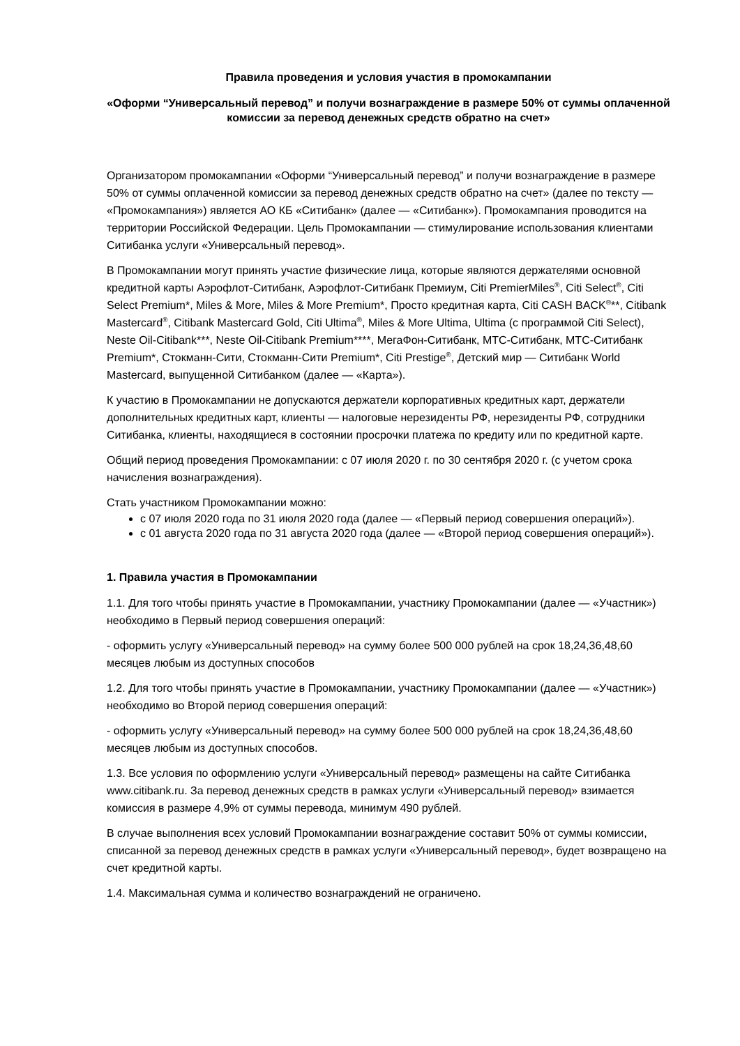Правила проведения и условия участия в промокампании
«Оформи “Универсальный перевод” и получи вознаграждение в размере 50% от суммы оплаченной комиссии за перевод денежных средств обратно на счет»
Организатором промокампании «Оформи “Универсальный перевод” и получи вознаграждение в размере 50% от суммы оплаченной комиссии за перевод денежных средств обратно на счет» (далее по тексту — «Промокампания») является АО КБ «Ситибанк» (далее — «Ситибанк»). Промокампания проводится на территории Российской Федерации. Цель Промокампании — стимулирование использования клиентами Ситибанка услуги «Универсальный перевод».
В Промокампании могут принять участие физические лица, которые являются держателями основной кредитной карты Аэрофлот-Ситибанк, Аэрофлот-Ситибанк Премиум, Citi PremierMiles<sup>®</sup>, Citi Select<sup>®</sup>, Citi Select Premium*, Miles & More, Miles & More Premium*, Просто кредитная карта, Citi CASH BACK<sup>®</sup>**, Citibank Mastercard<sup>®</sup>, Citibank Mastercard Gold, Citi Ultima<sup>®</sup>, Miles & More Ultima, Ultima (с программой Citi Select), Neste Oil-Citibank***, Neste Oil-Citibank Premium****, МегаФон-Ситибанк, МТС-Ситибанк, МТС-Ситибанк Premium*, Стокманн-Сити, Стокманн-Сити Premium*, Citi Prestige<sup>®</sup>, Детский мир — Ситибанк World Mastercard, выпущенной Ситибанком (далее — «Карта»).
К участию в Промокампании не допускаются держатели корпоративных кредитных карт, держатели дополнительных кредитных карт, клиенты — налоговые нерезиденты РФ, нерезиденты РФ, сотрудники Ситибанка, клиенты, находящиеся в состоянии просрочки платежа по кредиту или по кредитной карте.
Общий период проведения Промокампании: с 07 июля 2020 г. по 30 сентября 2020 г. (с учетом срока начисления вознаграждения).
Стать участником Промокампании можно:
с 07 июля 2020 года по 31 июля 2020 года (далее — «Первый период совершения операций»).
с 01 августа 2020 года по 31 августа 2020 года (далее — «Второй период совершения операций»).
1. Правила участия в Промокампании
1.1. Для того чтобы принять участие в Промокампании, участнику Промокампании (далее — «Участник») необходимо в Первый период совершения операций:
- оформить услугу «Универсальный перевод» на сумму более 500 000 рублей на срок 18,24,36,48,60 месяцев любым из доступных способов
1.2. Для того чтобы принять участие в Промокампании, участнику Промокампании (далее — «Участник») необходимо во Второй период совершения операций:
- оформить услугу «Универсальный перевод» на сумму более 500 000 рублей на срок 18,24,36,48,60 месяцев любым из доступных способов.
1.3. Все условия по оформлению услуги «Универсальный перевод» размещены на сайте Ситибанка www.citibank.ru. За перевод денежных средств в рамках услуги «Универсальный перевод» взимается комиссия в размере 4,9% от суммы перевода, минимум 490 рублей.
В случае выполнения всех условий Промокампании вознаграждение составит 50% от суммы комиссии, списанной за перевод денежных средств в рамках услуги «Универсальный перевод», будет возвращено на счет кредитной карты.
1.4. Максимальная сумма и количество вознаграждений не ограничено.